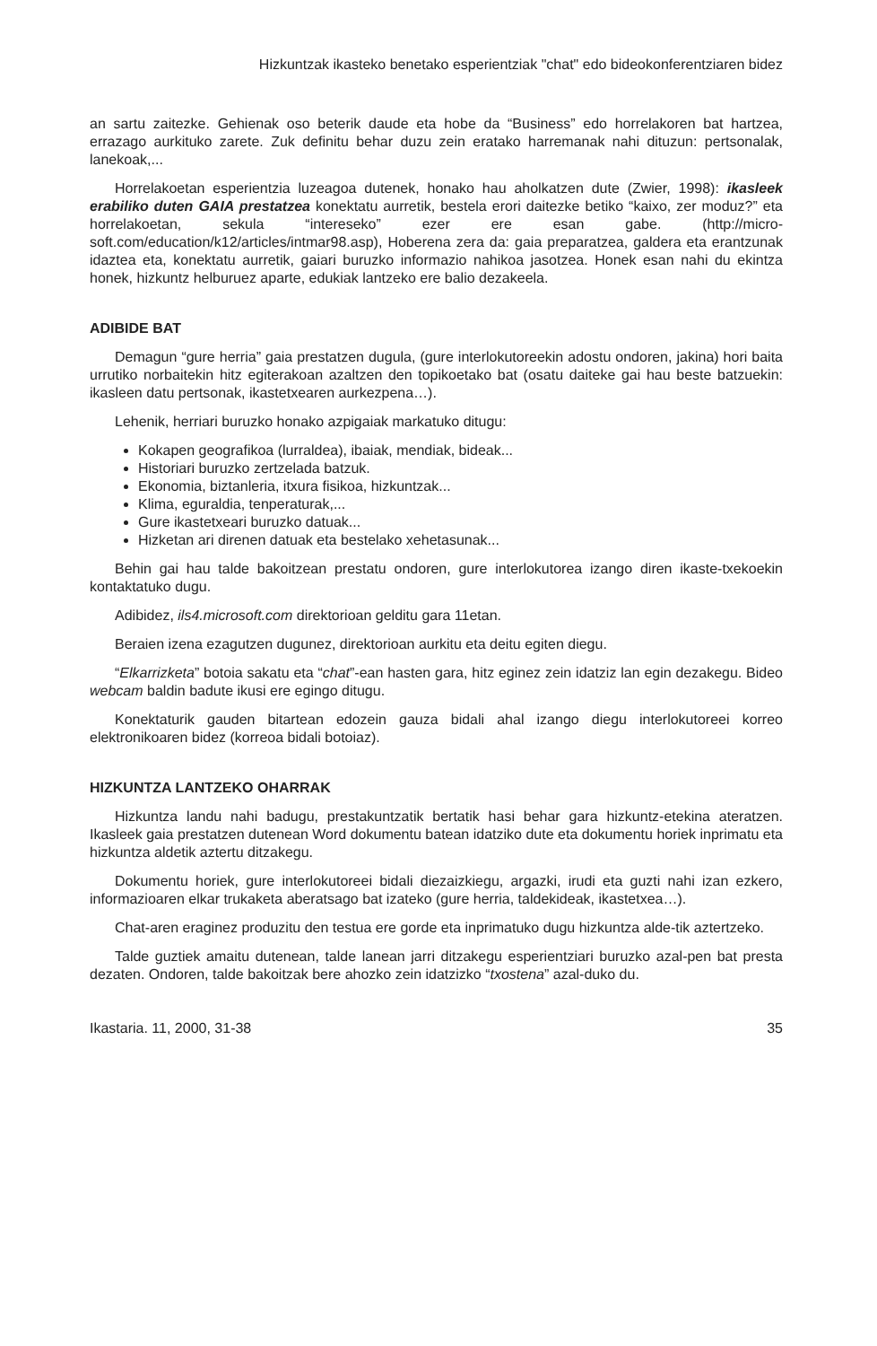Hizkuntzak ikasteko benetako esperientziak "chat" edo bideokonferentziaren bidez
an sartu zaitezke. Gehienak oso beterik daude eta hobe da “Business” edo horrelakoren bat hartzea, errazago aurkituko zarete. Zuk definitu behar duzu zein eratako harremanak nahi dituzun: pertsonalak, lanekoak,...
Horrelakoetan esperientzia luzeagoa dutenek, honako hau aholkatzen dute (Zwier, 1998): ikasleek erabiliko duten GAIA prestatzea konektatu aurretik, bestela erori daitezke betiko “kaixo, zer moduz?” eta horrelakoetan, sekula “intereseko” ezer ere esan gabe. (http://micro-soft.com/education/k12/articles/intmar98.asp), Hoberena zera da: gaia preparatzea, galdera eta erantzunak idaztea eta, konektatu aurretik, gaiari buruzko informazio nahikoa jasotzea. Honek esan nahi du ekintza honek, hizkuntz helburuez aparte, edukiak lantzeko ere balio dezakeela.
ADIBIDE BAT
Demagun “gure herria” gaia prestatzen dugula, (gure interlokutoreekin adostu ondoren, jakina) hori baita urrutiko norbaitekin hitz egiterakoan azaltzen den topikoetako bat (osatu daiteke gai hau beste batzuekin: ikasleen datu pertsonak, ikastetxearen aurkezpena…).
Lehenik, herriari buruzko honako azpigaiak markatuko ditugu:
Kokapen geografikoa (lurraldea), ibaiak, mendiak, bideak...
Historiari buruzko zertzelada batzuk.
Ekonomia, biztanleria, itxura fisikoa, hizkuntzak...
Klima, eguraldia, tenperaturak,...
Gure ikastetxeari buruzko datuak...
Hizketan ari direnen datuak eta bestelako xehetasunak...
Behin gai hau talde bakoitzean prestatu ondoren, gure interlokutorea izango diren ikaste-txekoekin kontaktatuko dugu.
Adibidez, ils4.microsoft.com direktorioan gelditu gara 11etan.
Beraien izena ezagutzen dugunez, direktorioan aurkitu eta deitu egiten diegu.
“Elkarrizketa” botoia sakatu eta “chat”-ean hasten gara, hitz eginez zein idatziz lan egin dezakegu. Bideo webcam baldin badute ikusi ere egingo ditugu.
Konektaturik gauden bitartean edozein gauza bidali ahal izango diegu interlokutoreei korreo elektronikoaren bidez (korreoa bidali botoiaz).
HIZKUNTZA LANTZEKO OHARRAK
Hizkuntza landu nahi badugu, prestakuntzatik bertatik hasi behar gara hizkuntz-etekina ateratzen. Ikasleek gaia prestatzen dutenean Word dokumentu batean idatziko dute eta dokumentu horiek inprimatu eta hizkuntza aldetik aztertu ditzakegu.
Dokumentu horiek, gure interlokutoreei bidali diezaizkiegu, argazki, irudi eta guzti nahi izan ezkero, informazioaren elkar trukaketa aberatsago bat izateko (gure herria, taldekideak, ikastetxea…).
Chat-aren eraginez produzitu den testua ere gorde eta inprimatuko dugu hizkuntza alde-tik aztertzeko.
Talde guztiek amaitu dutenean, talde lanean jarri ditzakegu esperientziari buruzko azal-pen bat presta dezaten. Ondoren, talde bakoitzak bere ahozko zein idatzizko “txostena” azal-duko du.
Ikastaria. 11, 2000, 31-38 35